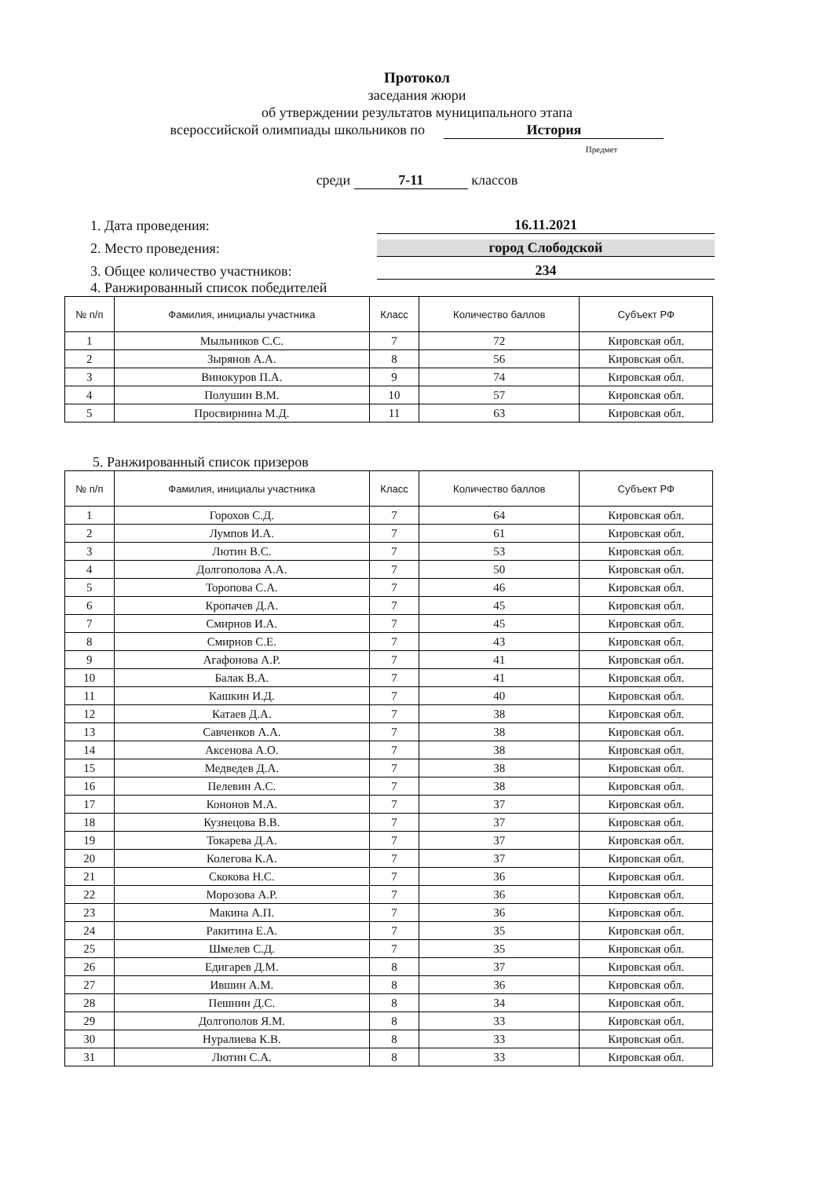Протокол
заседания жюри
об утверждении результатов муниципального этапа
всероссийской олимпиады школьников по История
Предмет
среди 7-11 классов
1. Дата проведения:
16.11.2021
2. Место проведения:
город Слободской
3. Общее количество участников:
234
4. Ранжированный список победителей
| № п/п | Фамилия, инициалы участника | Класс | Количество баллов | Субъект РФ |
| --- | --- | --- | --- | --- |
| 1 | Мыльников С.С. | 7 | 72 | Кировская обл. |
| 2 | Зырянов А.А. | 8 | 56 | Кировская обл. |
| 3 | Винокуров П.А. | 9 | 74 | Кировская обл. |
| 4 | Полушин В.М. | 10 | 57 | Кировская обл. |
| 5 | Просвирнина М.Д. | 11 | 63 | Кировская обл. |
5. Ранжированный список призеров
| № п/п | Фамилия, инициалы участника | Класс | Количество баллов | Субъект РФ |
| --- | --- | --- | --- | --- |
| 1 | Горохов С.Д. | 7 | 64 | Кировская обл. |
| 2 | Лумпов И.А. | 7 | 61 | Кировская обл. |
| 3 | Лютин В.С. | 7 | 53 | Кировская обл. |
| 4 | Долгополова А.А. | 7 | 50 | Кировская обл. |
| 5 | Торопова С.А. | 7 | 46 | Кировская обл. |
| 6 | Кропачев Д.А. | 7 | 45 | Кировская обл. |
| 7 | Смирнов И.А. | 7 | 45 | Кировская обл. |
| 8 | Смирнов С.Е. | 7 | 43 | Кировская обл. |
| 9 | Агафонова А.Р. | 7 | 41 | Кировская обл. |
| 10 | Балак В.А. | 7 | 41 | Кировская обл. |
| 11 | Кашкин И.Д. | 7 | 40 | Кировская обл. |
| 12 | Катаев Д.А. | 7 | 38 | Кировская обл. |
| 13 | Савченков А.А. | 7 | 38 | Кировская обл. |
| 14 | Аксенова А.О. | 7 | 38 | Кировская обл. |
| 15 | Медведев Д.А. | 7 | 38 | Кировская обл. |
| 16 | Пелевин А.С. | 7 | 38 | Кировская обл. |
| 17 | Кононов М.А. | 7 | 37 | Кировская обл. |
| 18 | Кузнецова В.В. | 7 | 37 | Кировская обл. |
| 19 | Токарева Д.А. | 7 | 37 | Кировская обл. |
| 20 | Колегова К.А. | 7 | 37 | Кировская обл. |
| 21 | Скокова Н.С. | 7 | 36 | Кировская обл. |
| 22 | Морозова А.Р. | 7 | 36 | Кировская обл. |
| 23 | Макина А.П. | 7 | 36 | Кировская обл. |
| 24 | Ракитина Е.А. | 7 | 35 | Кировская обл. |
| 25 | Шмелев С.Д. | 7 | 35 | Кировская обл. |
| 26 | Едигарев Д.М. | 8 | 37 | Кировская обл. |
| 27 | Ившин А.М. | 8 | 36 | Кировская обл. |
| 28 | Пешнин Д.С. | 8 | 34 | Кировская обл. |
| 29 | Долгополов Я.М. | 8 | 33 | Кировская обл. |
| 30 | Нуралиева К.В. | 8 | 33 | Кировская обл. |
| 31 | Лютин С.А. | 8 | 33 | Кировская обл. |